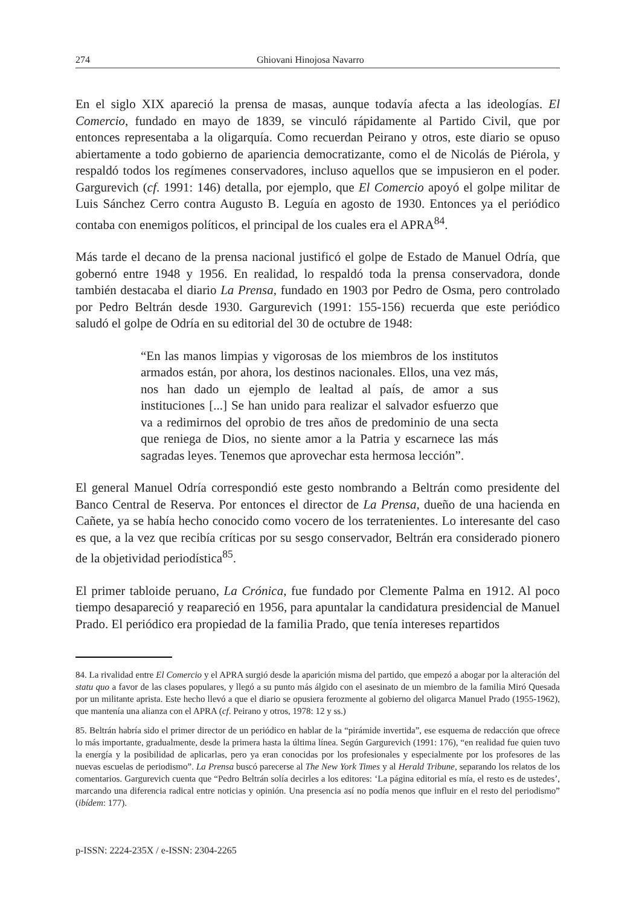274 Ghiovani Hinojosa Navarro
En el siglo XIX apareció la prensa de masas, aunque todavía afecta a las ideologías. El Comercio, fundado en mayo de 1839, se vinculó rápidamente al Partido Civil, que por entonces representaba a la oligarquía. Como recuerdan Peirano y otros, este diario se opuso abiertamente a todo gobierno de apariencia democratizante, como el de Nicolás de Piérola, y respaldó todos los regímenes conservadores, incluso aquellos que se impusieron en el poder. Gargurevich (cf. 1991: 146) detalla, por ejemplo, que El Comercio apoyó el golpe militar de Luis Sánchez Cerro contra Augusto B. Leguía en agosto de 1930. Entonces ya el periódico contaba con enemigos políticos, el principal de los cuales era el APRA<sup>84</sup>.
Más tarde el decano de la prensa nacional justificó el golpe de Estado de Manuel Odría, que gobernó entre 1948 y 1956. En realidad, lo respaldó toda la prensa conservadora, donde también destacaba el diario La Prensa, fundado en 1903 por Pedro de Osma, pero controlado por Pedro Beltrán desde 1930. Gargurevich (1991: 155-156) recuerda que este periódico saludó el golpe de Odría en su editorial del 30 de octubre de 1948:
“En las manos limpias y vigorosas de los miembros de los institutos armados están, por ahora, los destinos nacionales. Ellos, una vez más, nos han dado un ejemplo de lealtad al país, de amor a sus instituciones [...] Se han unido para realizar el salvador esfuerzo que va a redimirnos del oprobio de tres años de predominio de una secta que reniega de Dios, no siente amor a la Patria y escarnece las más sagradas leyes. Tenemos que aprovechar esta hermosa lección”.
El general Manuel Odría correspondió este gesto nombrando a Beltrán como presidente del Banco Central de Reserva. Por entonces el director de La Prensa, dueño de una hacienda en Cañete, ya se había hecho conocido como vocero de los terratenientes. Lo interesante del caso es que, a la vez que recibía críticas por su sesgo conservador, Beltrán era considerado pionero de la objetividad periodística<sup>85</sup>.
El primer tabloide peruano, La Crónica, fue fundado por Clemente Palma en 1912. Al poco tiempo desapareció y reapareció en 1956, para apuntalar la candidatura presidencial de Manuel Prado. El periódico era propiedad de la familia Prado, que tenía intereses repartidos
84. La rivalidad entre El Comercio y el APRA surgió desde la aparición misma del partido, que empezó a abogar por la alteración del statu quo a favor de las clases populares, y llegó a su punto más álgido con el asesinato de un miembro de la familia Miró Quesada por un militante aprista. Este hecho llevó a que el diario se opusiera ferozmente al gobierno del oligarca Manuel Prado (1955-1962), que mantenía una alianza con el APRA (cf. Peirano y otros, 1978: 12 y ss.)
85. Beltrán habría sido el primer director de un periódico en hablar de la “pirámide invertida”, ese esquema de redacción que ofrece lo más importante, gradualmente, desde la primera hasta la última línea. Según Gargurevich (1991: 176), “en realidad fue quien tuvo la energía y la posibilidad de aplicarlas, pero ya eran conocidas por los profesionales y especialmente por los profesores de las nuevas escuelas de periodismo”. La Prensa buscó parecerse al The New York Times y al Herald Tribune, separando los relatos de los comentarios. Gargurevich cuenta que “Pedro Beltrán solía decirles a los editores: ‘La página editorial es mía, el resto es de ustedes’, marcando una diferencia radical entre noticias y opinión. Una presencia así no podía menos que influir en el resto del periodismo” (ibídem: 177).
p-ISSN: 2224-235X / e-ISSN: 2304-2265